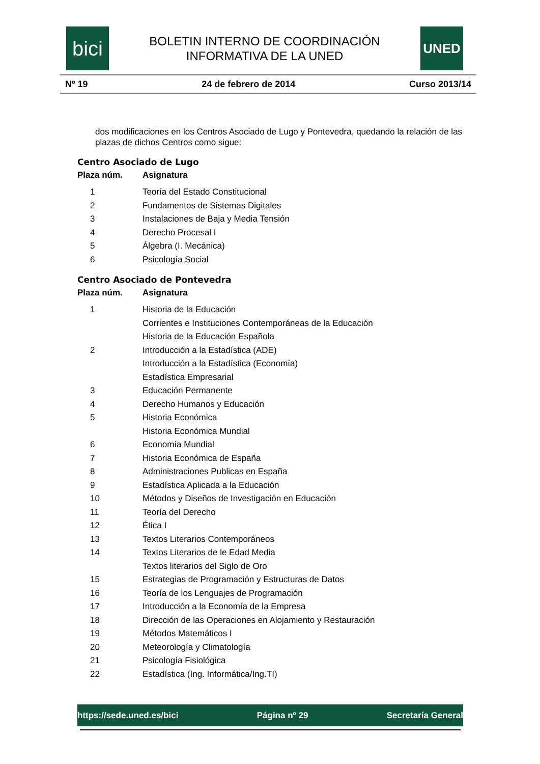bici
BOLETIN INTERNO DE COORDINACIÓN
INFORMATIVA DE LA UNED
UNED
Nº 19 24 de febrero de 2014 Curso 2013/14
dos modificaciones en los Centros Asociado de Lugo y Pontevedra, quedando la relación de las plazas de dichos Centros como sigue:
Centro Asociado de Lugo
| Plaza núm. | Asignatura |
| --- | --- |
| 1 | Teoría del Estado Constitucional |
| 2 | Fundamentos de Sistemas Digitales |
| 3 | Instalaciones de Baja y Media Tensión |
| 4 | Derecho Procesal I |
| 5 | Álgebra (I. Mecánica) |
| 6 | Psicología Social |
Centro Asociado de Pontevedra
| Plaza núm. | Asignatura |
| --- | --- |
| 1 | Historia de la Educación |
| | Corrientes e Instituciones Contemporáneas de la Educación |
| | Historia de la Educación Española |
| 2 | Introducción a la Estadística (ADE) |
| | Introducción a la Estadística (Economía) |
| | Estadística Empresarial |
| 3 | Educación Permanente |
| 4 | Derecho Humanos y Educación |
| 5 | Historia Económica |
| | Historia Económica Mundial |
| 6 | Economía Mundial |
| 7 | Historia Económica de España |
| 8 | Administraciones Publicas en España |
| 9 | Estadística Aplicada a la Educación |
| 10 | Métodos y Diseños de Investigación en Educación |
| 11 | Teoría del Derecho |
| 12 | Ética I |
| 13 | Textos Literarios Contemporáneos |
| 14 | Textos Literarios de le Edad Media |
| | Textos literarios del Siglo de Oro |
| 15 | Estrategias de Programación y Estructuras de Datos |
| 16 | Teoría de los Lenguajes de Programación |
| 17 | Introducción a la Economía de la Empresa |
| 18 | Dirección de las Operaciones en Alojamiento y Restauración |
| 19 | Métodos Matemáticos I |
| 20 | Meteorología y Climatología |
| 21 | Psicología Fisiológica |
| 22 | Estadística (Ing. Informática/Ing.TI) |
https://sede.uned.es/bici Página nº 29 Secretaría General